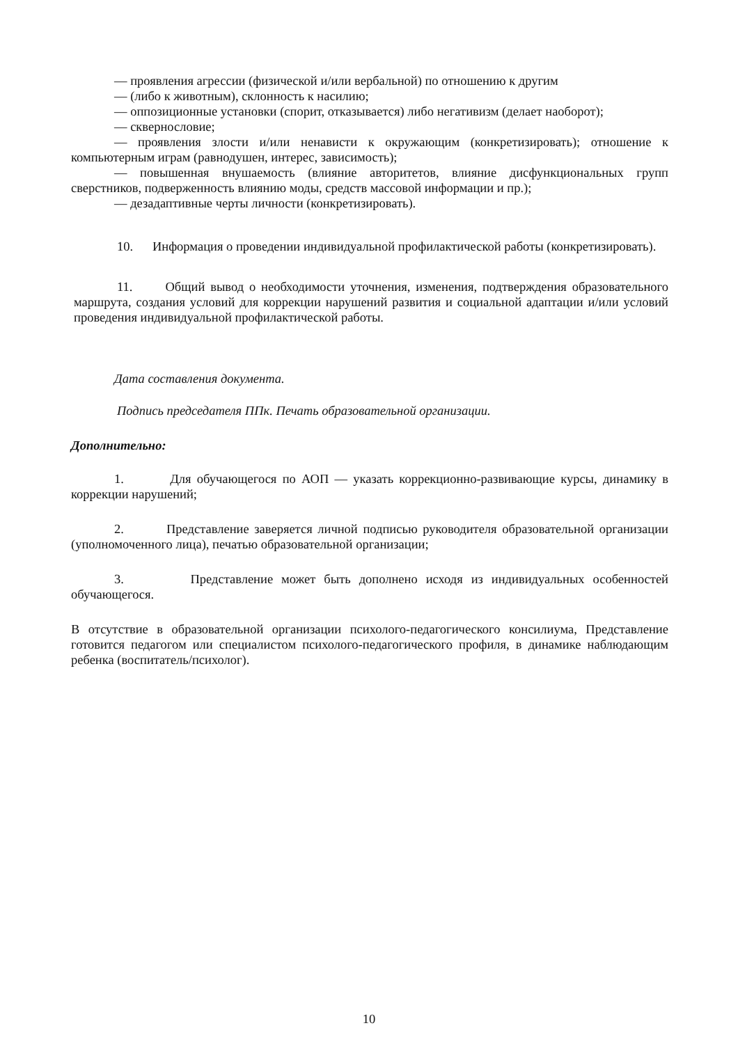— проявления агрессии (физической и/или вербальной) по отношению к другим
— (либо к животным), склонность к насилию;
— оппозиционные установки (спорит, отказывается) либо негативизм (делает наоборот);
— сквернословие;
— проявления злости и/или ненависти к окружающим (конкретизировать); отношение к компьютерным играм (равнодушен, интерес, зависимость);
— повышенная внушаемость (влияние авторитетов, влияние дисфункциональных групп сверстников, подверженность влиянию моды, средств массовой информации и пр.);
— дезадаптивные черты личности (конкретизировать).
10. Информация о проведении индивидуальной профилактической работы (конкретизировать).
11. Общий вывод о необходимости уточнения, изменения, подтверждения образовательного маршрута, создания условий для коррекции нарушений развития и социальной адаптации и/или условий проведения индивидуальной профилактической работы.
Дата составления документа.
Подпись председателя ППк. Печать образовательной организации.
Дополнительно:
1. Для обучающегося по АОП — указать коррекционно-развивающие курсы, динамику в коррекции нарушений;
2. Представление заверяется личной подписью руководителя образовательной организации (уполномоченного лица), печатью образовательной организации;
3. Представление может быть дополнено исходя из индивидуальных особенностей обучающегося.
В отсутствие в образовательной организации психолого-педагогического консилиума, Представление готовится педагогом или специалистом психолого-педагогического профиля, в динамике наблюдающим ребенка (воспитатель/психолог).
10